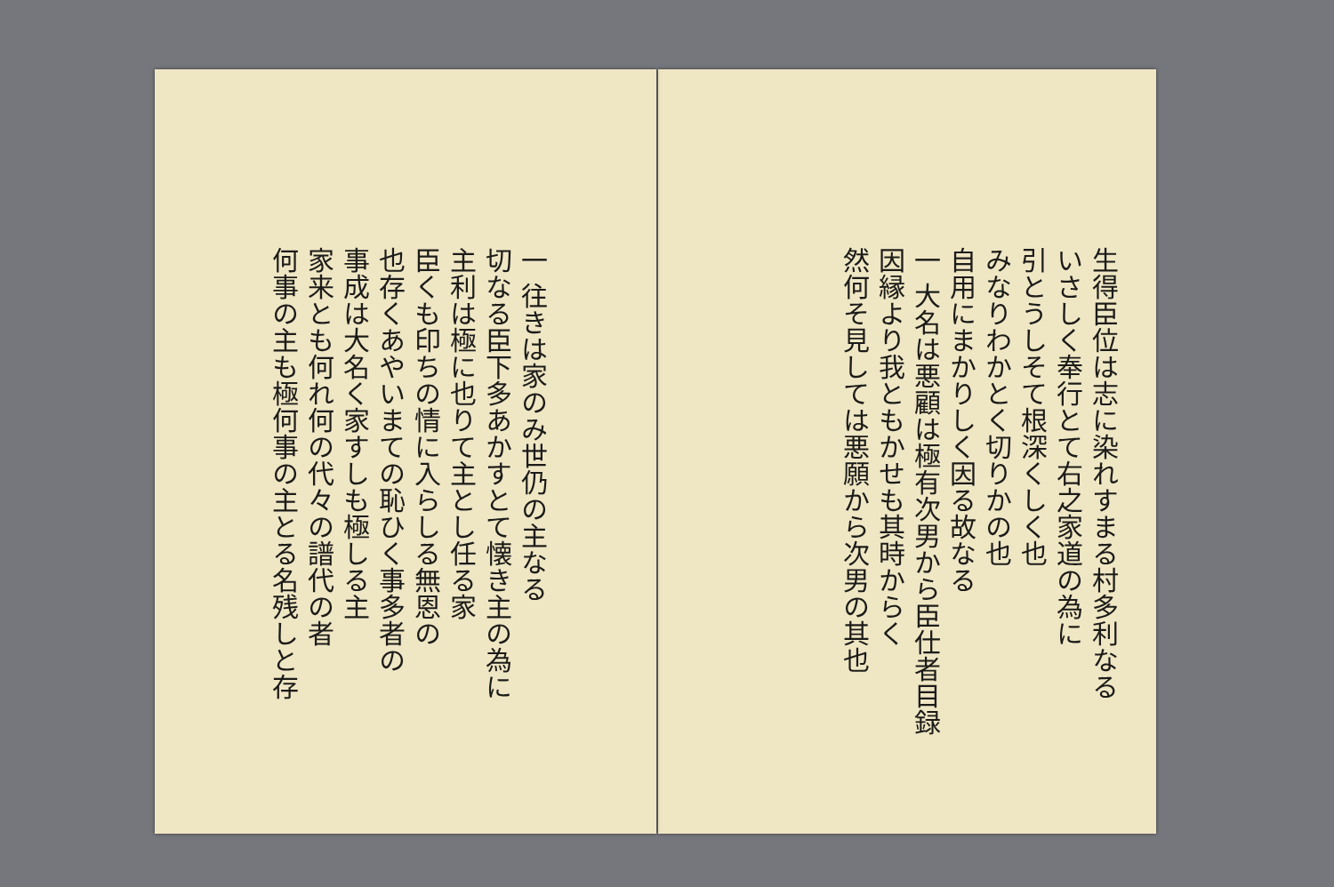生得臣位は志に染れすまる村多利なる
いさしく奉行とて右之家道の為に
引とうしそて根深くしく也
みなりわかとく切りかの也
自用にまかりしく因る故なる
一 大名は悪顧は極有次男から臣仕者目録
因縁より我ともかせも其時からく
然何そ見しては悪願から次男の其也
一 往きは家のみ世仍の主なる
切なる臣下多あかすとて懐き主の為に
主利は極に也りて主とし任る家
臣くも印ちの情に入らしる無恩の
也存くあやいまての恥ひく事多者の
事成は大名く家すしも極しる主
家来とも何れ何の代々の譜代の者
何事の主も極何事の主とる名残しと存